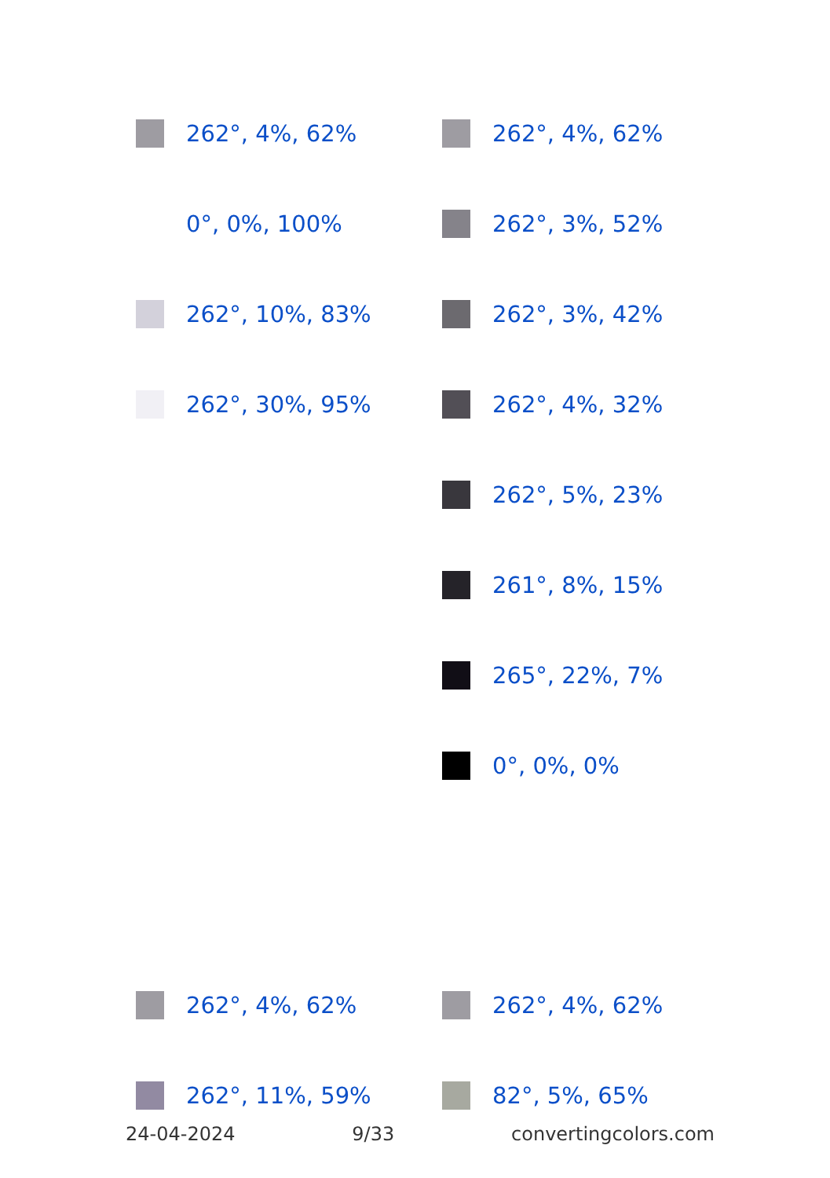262°, 4%, 62%
0°, 0%, 100%
262°, 10%, 83%
262°, 30%, 95%
262°, 4%, 62%
262°, 3%, 52%
262°, 3%, 42%
262°, 4%, 32%
262°, 5%, 23%
261°, 8%, 15%
265°, 22%, 7%
0°, 0%, 0%
262°, 4%, 62%
262°, 11%, 59%
262°, 4%, 62%
82°, 5%, 65%
24-04-2024 9/33 convertingcolors.com